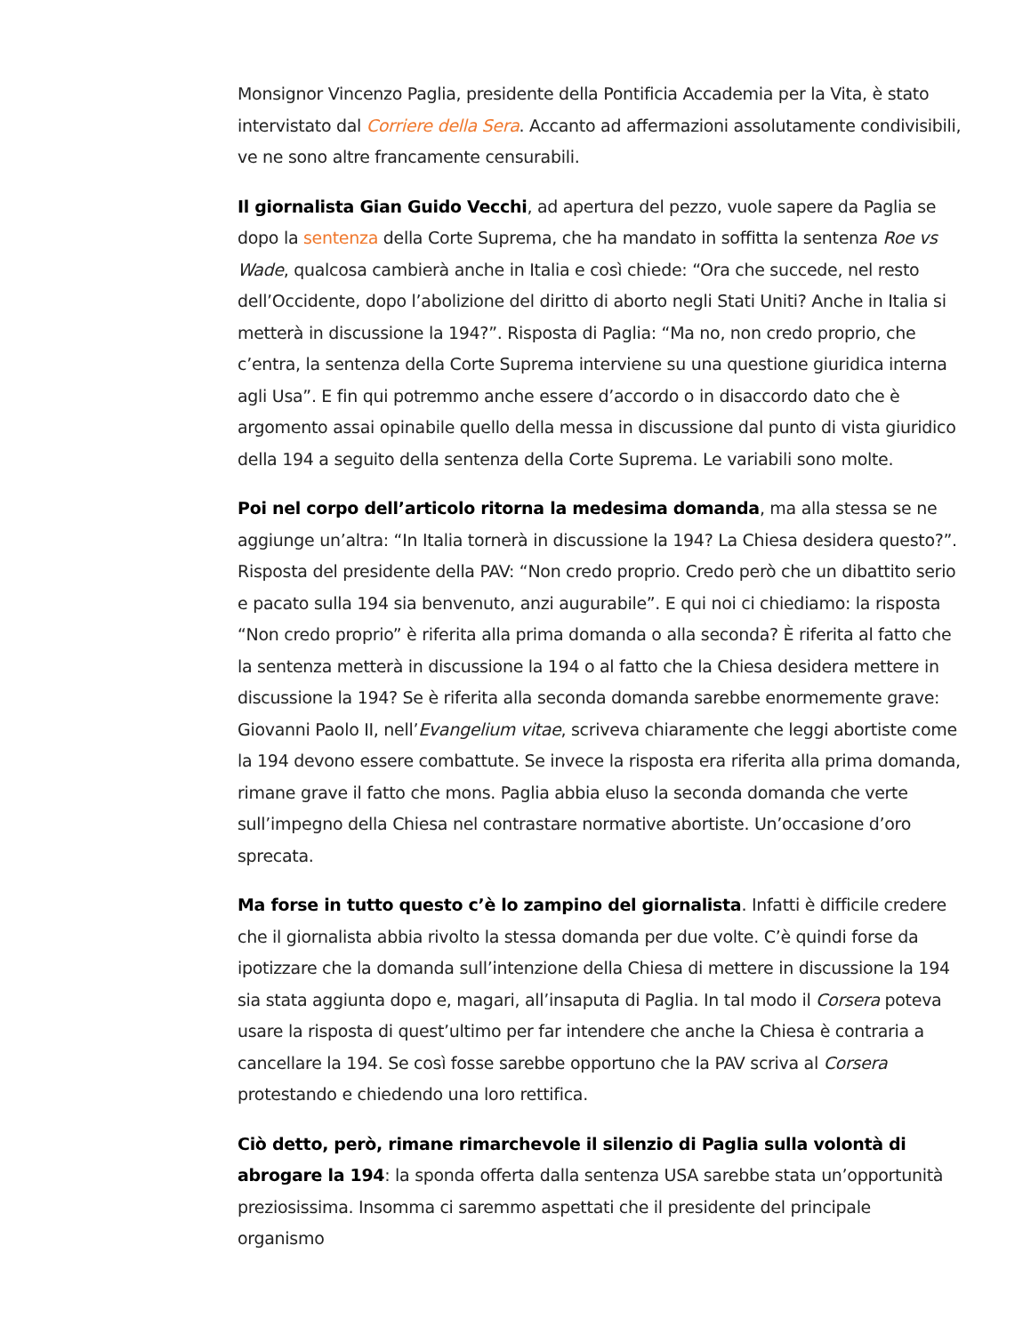Monsignor Vincenzo Paglia, presidente della Pontificia Accademia per la Vita, è stato intervistato dal Corriere della Sera. Accanto ad affermazioni assolutamente condivisibili, ve ne sono altre francamente censurabili.
Il giornalista Gian Guido Vecchi, ad apertura del pezzo, vuole sapere da Paglia se dopo la sentenza della Corte Suprema, che ha mandato in soffitta la sentenza Roe vs Wade, qualcosa cambierà anche in Italia e così chiede: “Ora che succede, nel resto dell’Occidente, dopo l’abolizione del diritto di aborto negli Stati Uniti? Anche in Italia si metterà in discussione la 194?”. Risposta di Paglia: “Ma no, non credo proprio, che c’entra, la sentenza della Corte Suprema interviene su una questione giuridica interna agli Usa”. E fin qui potremmo anche essere d’accordo o in disaccordo dato che è argomento assai opinabile quello della messa in discussione dal punto di vista giuridico della 194 a seguito della sentenza della Corte Suprema. Le variabili sono molte.
Poi nel corpo dell’articolo ritorna la medesima domanda, ma alla stessa se ne aggiunge un’altra: “In Italia tornerà in discussione la 194? La Chiesa desidera questo?”. Risposta del presidente della PAV: “Non credo proprio. Credo però che un dibattito serio e pacato sulla 194 sia benvenuto, anzi augurabile”. E qui noi ci chiediamo: la risposta “Non credo proprio” è riferita alla prima domanda o alla seconda? È riferita al fatto che la sentenza metterà in discussione la 194 o al fatto che la Chiesa desidera mettere in discussione la 194? Se è riferita alla seconda domanda sarebbe enormemente grave: Giovanni Paolo II, nell’Evangelium vitae, scriveva chiaramente che leggi abortiste come la 194 devono essere combattute. Se invece la risposta era riferita alla prima domanda, rimane grave il fatto che mons. Paglia abbia eluso la seconda domanda che verte sull’impegno della Chiesa nel contrastare normative abortiste. Un’occasione d’oro sprecata.
Ma forse in tutto questo c’è lo zampino del giornalista. Infatti è difficile credere che il giornalista abbia rivolto la stessa domanda per due volte. C’è quindi forse da ipotizzare che la domanda sull’intenzione della Chiesa di mettere in discussione la 194 sia stata aggiunta dopo e, magari, all’insaputa di Paglia. In tal modo il Corsera poteva usare la risposta di quest’ultimo per far intendere che anche la Chiesa è contraria a cancellare la 194. Se così fosse sarebbe opportuno che la PAV scriva al Corsera protestando e chiedendo una loro rettifica.
Ciò detto, però, rimane rimarchevole il silenzio di Paglia sulla volontà di abrogare la 194: la sponda offerta dalla sentenza USA sarebbe stata un’opportunità preziosissima. Insomma ci saremmo aspettati che il presidente del principale organismo